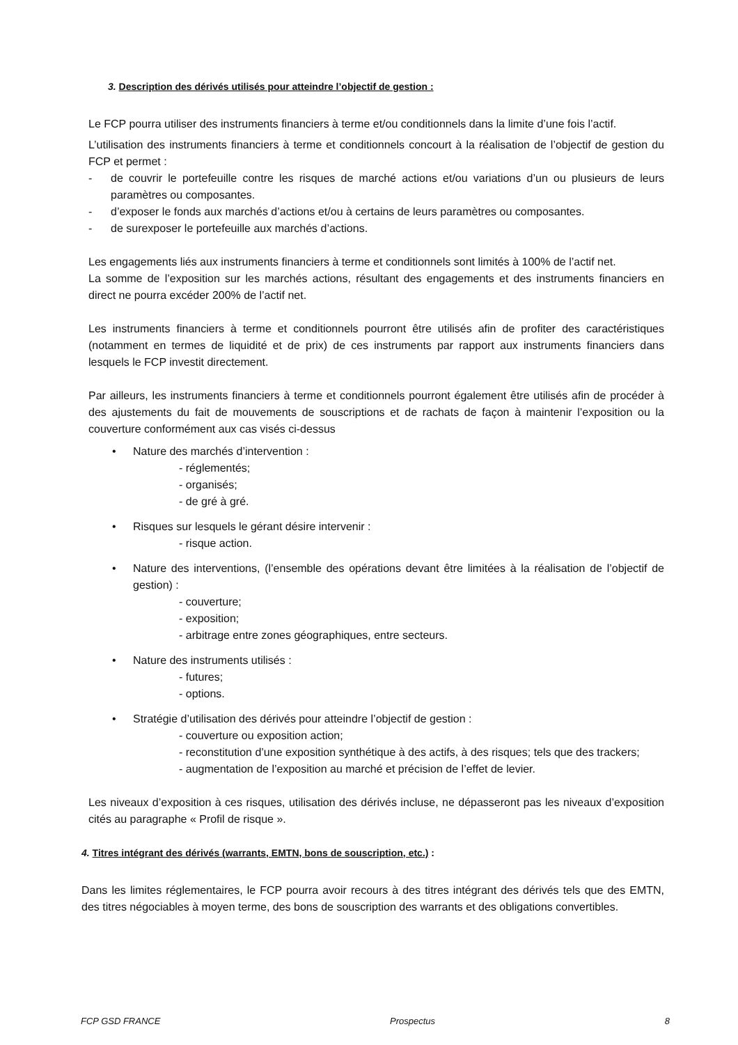3. Description des dérivés utilisés pour atteindre l’objectif de gestion :
Le FCP pourra utiliser des instruments financiers à terme et/ou conditionnels dans la limite d’une fois l’actif.
L’utilisation des instruments financiers à terme et conditionnels concourt à la réalisation de l’objectif de gestion du FCP et permet :
- de couvrir le portefeuille contre les risques de marché actions et/ou variations d’un ou plusieurs de leurs paramètres ou composantes.
- d’exposer le fonds aux marchés d’actions et/ou à certains de leurs paramètres ou composantes.
- de surexposer le portefeuille aux marchés d’actions.
Les engagements liés aux instruments financiers à terme et conditionnels sont limités à 100% de l’actif net.
La somme de l’exposition sur les marchés actions, résultant des engagements et des instruments financiers en direct ne pourra excéder 200% de l’actif net.
Les instruments financiers à terme et conditionnels pourront être utilisés afin de profiter des caractéristiques (notamment en termes de liquidité et de prix) de ces instruments par rapport aux instruments financiers dans lesquels le FCP investit directement.
Par ailleurs, les instruments financiers à terme et conditionnels pourront également être utilisés afin de procéder à des ajustements du fait de mouvements de souscriptions et de rachats de façon à maintenir l’exposition ou la couverture conformément aux cas visés ci-dessus
• Nature des marchés d’intervention :
- réglementés;
- organisés;
- de gré à gré.
• Risques sur lesquels le gérant désire intervenir :
- risque action.
• Nature des interventions, (l’ensemble des opérations devant être limitées à la réalisation de l’objectif de gestion) :
- couverture;
- exposition;
- arbitrage entre zones géographiques, entre secteurs.
• Nature des instruments utilisés :
- futures;
- options.
• Stratégie d’utilisation des dérivés pour atteindre l’objectif de gestion :
- couverture ou exposition action;
- reconstitution d’une exposition synthétique à des actifs, à des risques; tels que des trackers;
- augmentation de l’exposition au marché et précision de l’effet de levier.
Les niveaux d’exposition à ces risques, utilisation des dérivés incluse, ne dépasseront pas les niveaux d’exposition cités au paragraphe « Profil de risque ».
4. Titres intégrant des dérivés (warrants, EMTN, bons de souscription, etc.) :
Dans les limites réglementaires, le FCP pourra avoir recours à des titres intégrant des dérivés tels que des EMTN, des titres négociables à moyen terme, des bons de souscription des warrants et des obligations convertibles.
FCP GSD FRANCE Prospectus 8